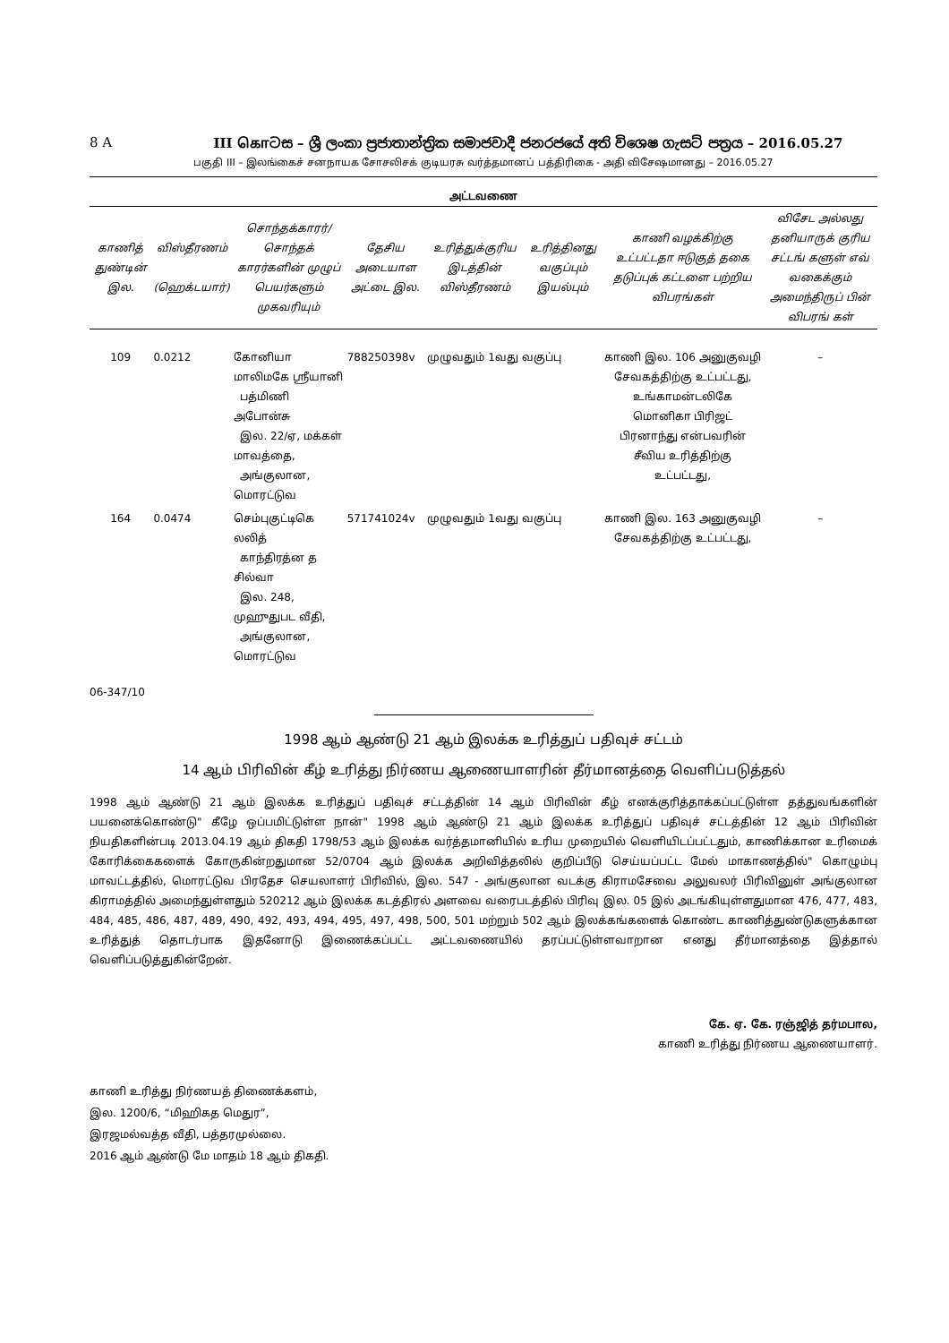8 A III கொටස – ශ්‍රී ලංකා ප්‍රජාතාන්ත්‍රික සමාජවාදී ජනරජයේ අති විශෙෂ ගැසට් පත්‍රය – 2016.05.27
பகுதி III – இலங்கைச் சனநாயக சோசலிசக் குடியரசு வர்த்தமானப் பத்திரிகை - அதி விசேஷமானது – 2016.05.27
அட்டவணை
| காணித் துண்டின் இல. | விஸ்தீரணம் (ஹெக்டயார்) | சொந்தக்காரர்/ சொந்தக் காரர்களின் முழுப் பெயர்களும் முகவரியும் | தேசிய அடையாள அட்டை இல. | உரித்துக்குரிய இடத்தின் விஸ்தீரணம் | உரித்தினது வகுப்பும் இயல்பும் | காணி வழக்கிற்கு உட்பட்டதா ஈடுகுத் தகை தடுப்புக் கட்டளை பற்றிய விபரங்கள் | விசேட அல்லது தனியாருக் குரிய சட்டங் களுள் எவ் வகைக்கும் அமைந்திருப் பின் விபரங் கள் |
| --- | --- | --- | --- | --- | --- | --- | --- |
| 109 | 0.0212 | கோனியா மாலிமகே ஸ்ரீயானி பத்மிணி அபோன்சு இல. 22/ஏ, மக்கள் மாவத்தை, அங்குலான, மொரட்டுவ | 788250398v | முழுவதும் 1வது வகுப்பு | | காணி இல. 106 அனுகுவழி சேவகத்திற்கு உட்பட்டது, உங்காமன்டலிகே மொனிகா பிரிஜட் பிரனாந்து என்பவரின் சீவிய உரித்திற்கு உட்பட்டது, | – |
| 164 | 0.0474 | செம்புகுட்டிகெ லலித் காந்திரத்ன த சில்வா இல. 248, முஹுதுபட வீதி, அங்குலான, மொரட்டுவ | 571741024v | முழுவதும் 1வது வகுப்பு | | காணி இல. 163 அனுகுவழி சேவகத்திற்கு உட்பட்டது, | – |
06-347/10
1998 ஆம் ஆண்டு 21 ஆம் இலக்க உரித்துப் பதிவுச் சட்டம்
14 ஆம் பிரிவின் கீழ் உரித்து நிர்ணய ஆணையாளரின் தீர்மானத்தை வெளிப்படுத்தல்
1998 ஆம் ஆண்டு 21 ஆம் இலக்க உரித்துப் பதிவுச் சட்டத்தின் 14 ஆம் பிரிவின் கீழ் எனக்குரித்தாக்கப்பட்டுள்ள தத்துவங்களின் பயனைக்கொண்டு" கீழே ஒப்பமிட்டுள்ள நான்" 1998 ஆம் ஆண்டு 21 ஆம் இலக்க உரித்துப் பதிவுச் சட்டத்தின் 12 ஆம் பிரிவின் நியதிகளின்படி 2013.04.19 ஆம் திகதி 1798/53 ஆம் இலக்க வர்த்தமானியில் உரிய முறையில் வெளியிடப்பட்டதும், காணிக்கான உரிமைக் கோரிக்கைகளைக் கோருகின்றதுமான 52/0704 ஆம் இலக்க அறிவித்தலில் குறிப்பீடு செய்யப்பட்ட மேல் மாகாணத்தில்" கொழும்பு மாவட்டத்தில், மொரட்டுவ பிரதேச செயலாளர் பிரிவில், இல. 547 - அங்குலான வடக்கு கிராமசேவை அலுவலர் பிரிவினுள் அங்குலான கிராமத்தில் அமைந்துள்ளதும் 520212 ஆம் இலக்க கடத்திரல் அளவை வரைபடத்தில் பிரிவு இல. 05 இல் அடங்கியுள்ளதுமான 476, 477, 483, 484, 485, 486, 487, 489, 490, 492, 493, 494, 495, 497, 498, 500, 501 மற்றும் 502 ஆம் இலக்கங்களைக் கொண்ட காணித்துண்டுகளுக்கான உரித்துத் தொடர்பாக இதனோடு இணைக்கப்பட்ட அட்டவணையில் தரப்பட்டுள்ளவாறான எனது தீர்மானத்தை இத்தால் வெளிப்படுத்துகின்றேன்.
கே. ஏ. கே. ரஞ்ஜித் தர்மபால,
காணி உரித்து நிர்ணய ஆணையாளர்.
காணி உரித்து நிர்ணயத் திணைக்களம்,
இல. 1200/6, “மிஹிகத மெதுர”,
இரஜமல்வத்த வீதி, பத்தரமுல்லை.
2016 ஆம் ஆண்டு மே மாதம் 18 ஆம் திகதி.